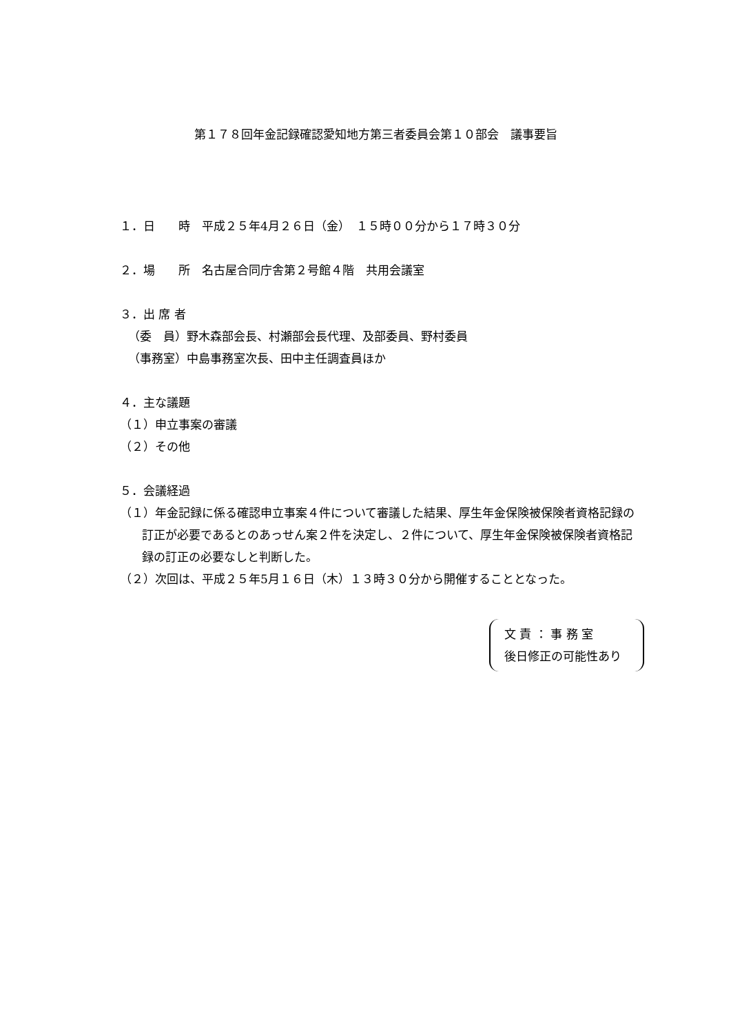第１７８回年金記録確認愛知地方第三者委員会第１０部会　議事要旨
１．日　　時　平成２５年4月２６日（金）　１５時００分から１７時３０分
２．場　　所　名古屋合同庁舎第２号館４階　共用会議室
３．出 席 者
（委　員）野木森部会長、村瀬部会長代理、及部委員、野村委員
（事務室）中島事務室次長、田中主任調査員ほか
４．主な議題
（１）申立事案の審議
（２）その他
５．会議経過
（１）年金記録に係る確認申立事案４件について審議した結果、厚生年金保険被保険者資格記録の訂正が必要であるとのあっせん案２件を決定し、２件について、厚生年金保険被保険者資格記録の訂正の必要なしと判断した。
（２）次回は、平成２５年5月１６日（木）１３時３０分から開催することとなった。
文 責 ： 事 務 室
後日修正の可能性あり